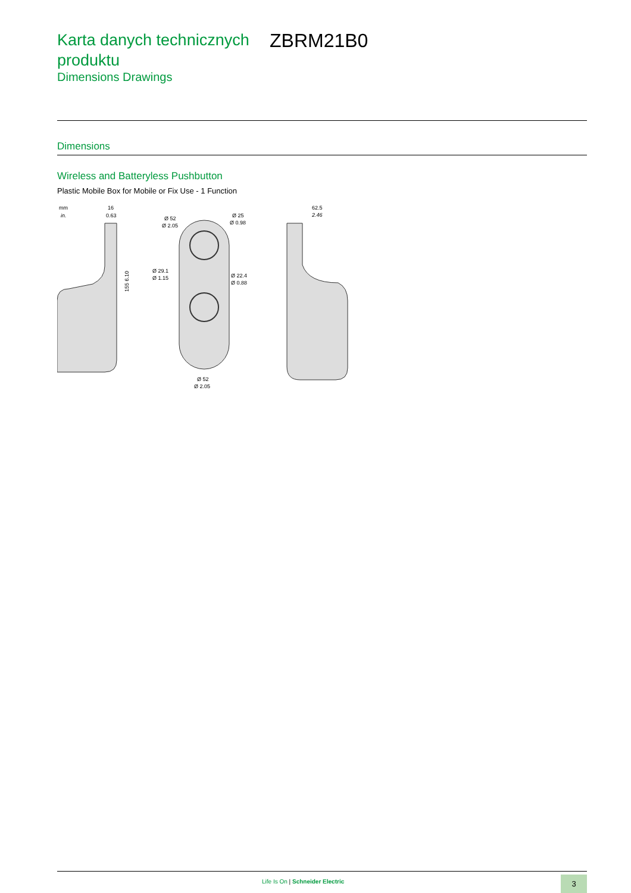Karta danych technicznych produktu
ZBRM21B0
Dimensions Drawings
Dimensions
Wireless and Batteryless Pushbutton
Plastic Mobile Box for Mobile or Fix Use - 1 Function
mm
in.
16
0.63
155 6.10
Ø 52
Ø 2.05
Ø 25
Ø 0.98
Ø 29.1
Ø 1.15
Ø 22.4
Ø 0.88
Ø 52
Ø 2.05
62.5
2.46
Life Is On | Schneider Electric
3